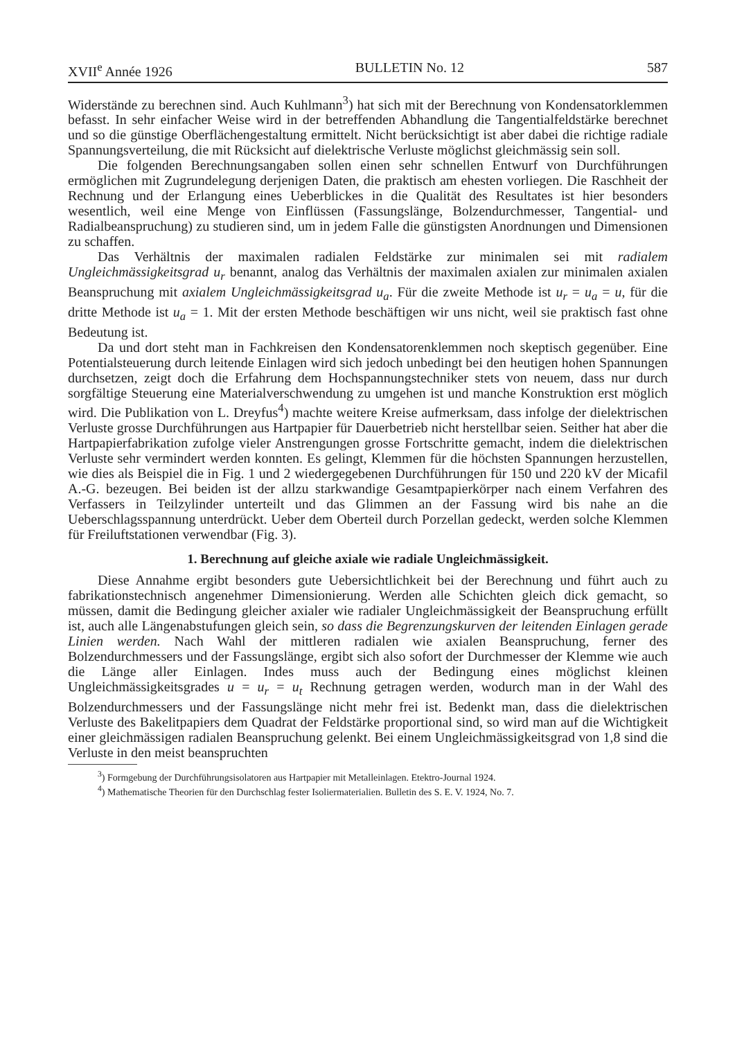XVII<sup>e</sup> Année 1926 BULLETIN No. 12 587
Widerstände zu berechnen sind. Auch Kuhlmann<sup>3</sup>) hat sich mit der Berechnung von Kondensatorklemmen befasst. In sehr einfacher Weise wird in der betreffenden Abhandlung die Tangentialfeldstärke berechnet und so die günstige Oberflächengestaltung ermittelt. Nicht berücksichtigt ist aber dabei die richtige radiale Spannungsverteilung, die mit Rücksicht auf dielektrische Verluste möglichst gleichmässig sein soll.
Die folgenden Berechnungsangaben sollen einen sehr schnellen Entwurf von Durchführungen ermöglichen mit Zugrundelegung derjenigen Daten, die praktisch am ehesten vorliegen. Die Raschheit der Rechnung und der Erlangung eines Ueberblickes in die Qualität des Resultates ist hier besonders wesentlich, weil eine Menge von Einflüssen (Fassungslänge, Bolzendurchmesser, Tangential- und Radialbeanspruchung) zu studieren sind, um in jedem Falle die günstigsten Anordnungen und Dimensionen zu schaffen.
Das Verhältnis der maximalen radialen Feldstärke zur minimalen sei mit radialem Ungleichmässigkeitsgrad u<sub>r</sub> benannt, analog das Verhältnis der maximalen axialen zur minimalen axialen Beanspruchung mit axialem Ungleichmässigkeitsgrad u<sub>a</sub>. Für die zweite Methode ist u<sub>r</sub> = u<sub>a</sub> = u, für die dritte Methode ist u<sub>a</sub> = 1. Mit der ersten Methode beschäftigen wir uns nicht, weil sie praktisch fast ohne Bedeutung ist.
Da und dort steht man in Fachkreisen den Kondensatorenklemmen noch skeptisch gegenüber. Eine Potentialsteuerung durch leitende Einlagen wird sich jedoch unbedingt bei den heutigen hohen Spannungen durchsetzen, zeigt doch die Erfahrung dem Hochspannungstechniker stets von neuem, dass nur durch sorgfältige Steuerung eine Materialverschwendung zu umgehen ist und manche Konstruktion erst möglich wird. Die Publikation von L. Dreyfus<sup>4</sup>) machte weitere Kreise aufmerksam, dass infolge der dielektrischen Verluste grosse Durchführungen aus Hartpapier für Dauerbetrieb nicht herstellbar seien. Seither hat aber die Hartpapierfabrikation zufolge vieler Anstrengungen grosse Fortschritte gemacht, indem die dielektrischen Verluste sehr vermindert werden konnten. Es gelingt, Klemmen für die höchsten Spannungen herzustellen, wie dies als Beispiel die in Fig. 1 und 2 wiedergegebenen Durchführungen für 150 und 220 kV der Micafil A.-G. bezeugen. Bei beiden ist der allzu starkwandige Gesamtpapierkörper nach einem Verfahren des Verfassers in Teilzylinder unterteilt und das Glimmen an der Fassung wird bis nahe an die Ueberschlagsspannung unterdrückt. Ueber dem Oberteil durch Porzellan gedeckt, werden solche Klemmen für Freiluftstationen verwendbar (Fig. 3).
1. Berechnung auf gleiche axiale wie radiale Ungleichmässigkeit.
Diese Annahme ergibt besonders gute Uebersichtlichkeit bei der Berechnung und führt auch zu fabrikationstechnisch angenehmer Dimensionierung. Werden alle Schichten gleich dick gemacht, so müssen, damit die Bedingung gleicher axialer wie radialer Ungleichmässigkeit der Beanspruchung erfüllt ist, auch alle Längenabstufungen gleich sein, so dass die Begrenzungskurven der leitenden Einlagen gerade Linien werden. Nach Wahl der mittleren radialen wie axialen Beanspruchung, ferner des Bolzendurchmessers und der Fassungslänge, ergibt sich also sofort der Durchmesser der Klemme wie auch die Länge aller Einlagen. Indes muss auch der Bedingung eines möglichst kleinen Ungleichmässigkeitsgrades u = u<sub>r</sub> = u<sub>t</sub> Rechnung getragen werden, wodurch man in der Wahl des Bolzendurchmessers und der Fassungslänge nicht mehr frei ist. Bedenkt man, dass die dielektrischen Verluste des Bakelitpapiers dem Quadrat der Feldstärke proportional sind, so wird man auf die Wichtigkeit einer gleichmässigen radialen Beanspruchung gelenkt. Bei einem Ungleichmässigkeitsgrad von 1,8 sind die Verluste in den meist beanspruchten
<sup>3</sup>) Formgebung der Durchführungsisolatoren aus Hartpapier mit Metalleinlagen. Etektro-Journal 1924.
<sup>4</sup>) Mathematische Theorien für den Durchschlag fester Isoliermaterialien. Bulletin des S. E. V. 1924, No. 7.